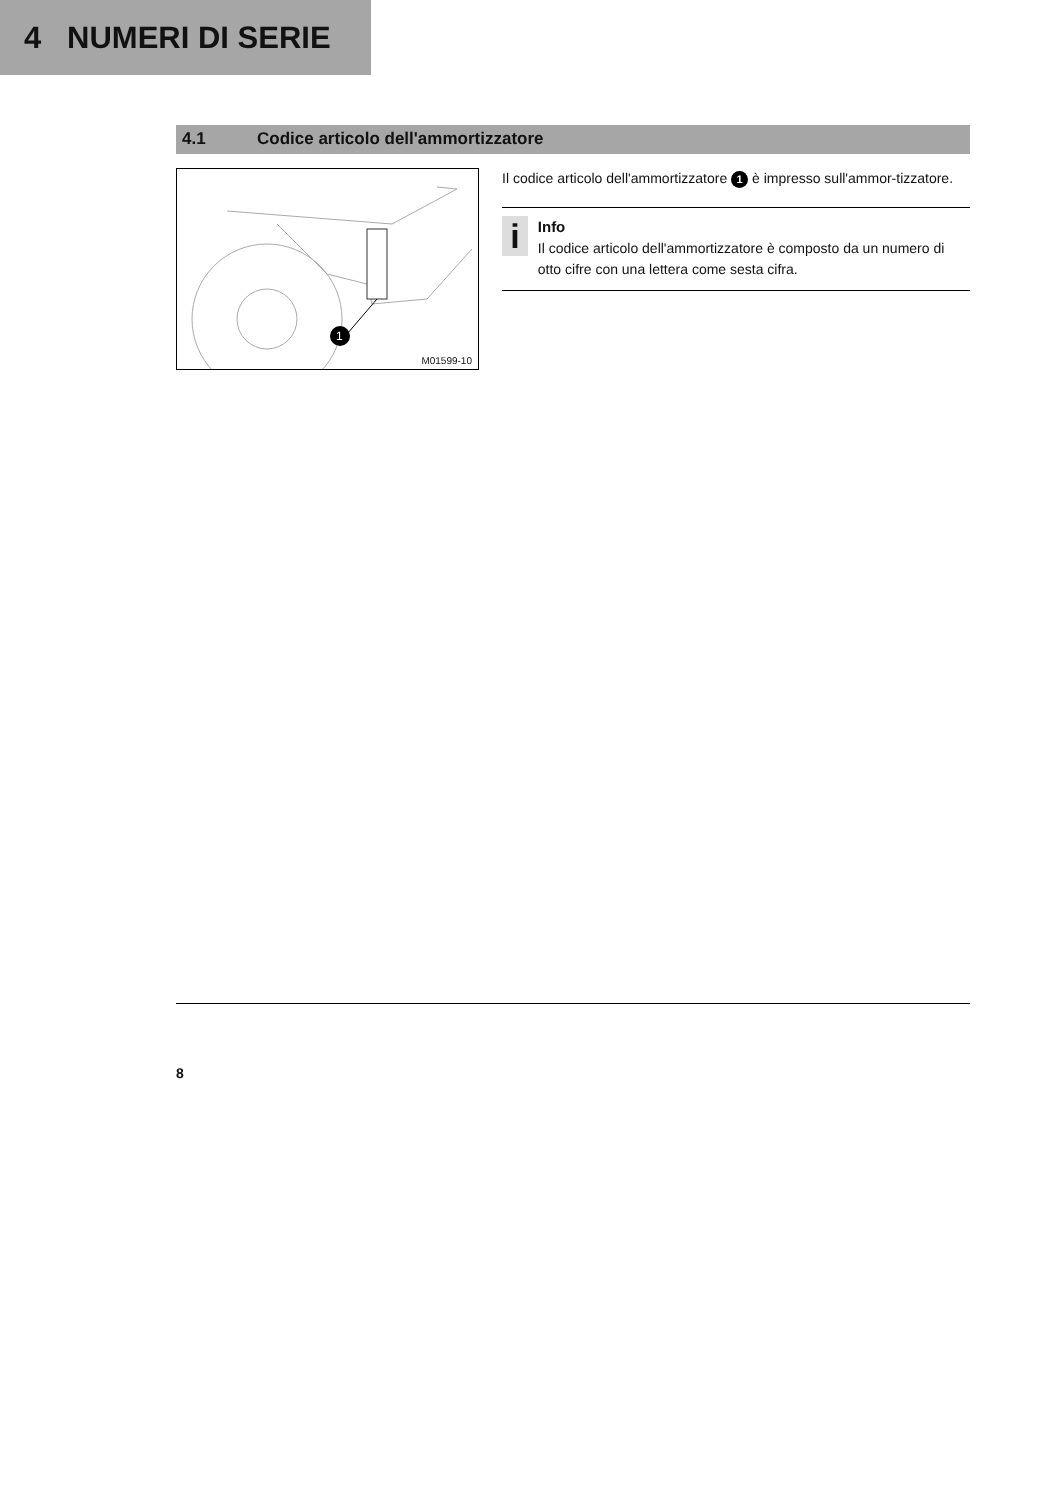4 NUMERI DI SERIE
4.1 Codice articolo dell'ammortizzatore
1
M01599-10
Il codice articolo dell'ammortizzatore 1 è impresso sull'ammor-tizzatore.
i
Info
Il codice articolo dell'ammortizzatore è composto da un numero di otto cifre con una lettera come sesta cifra.
8